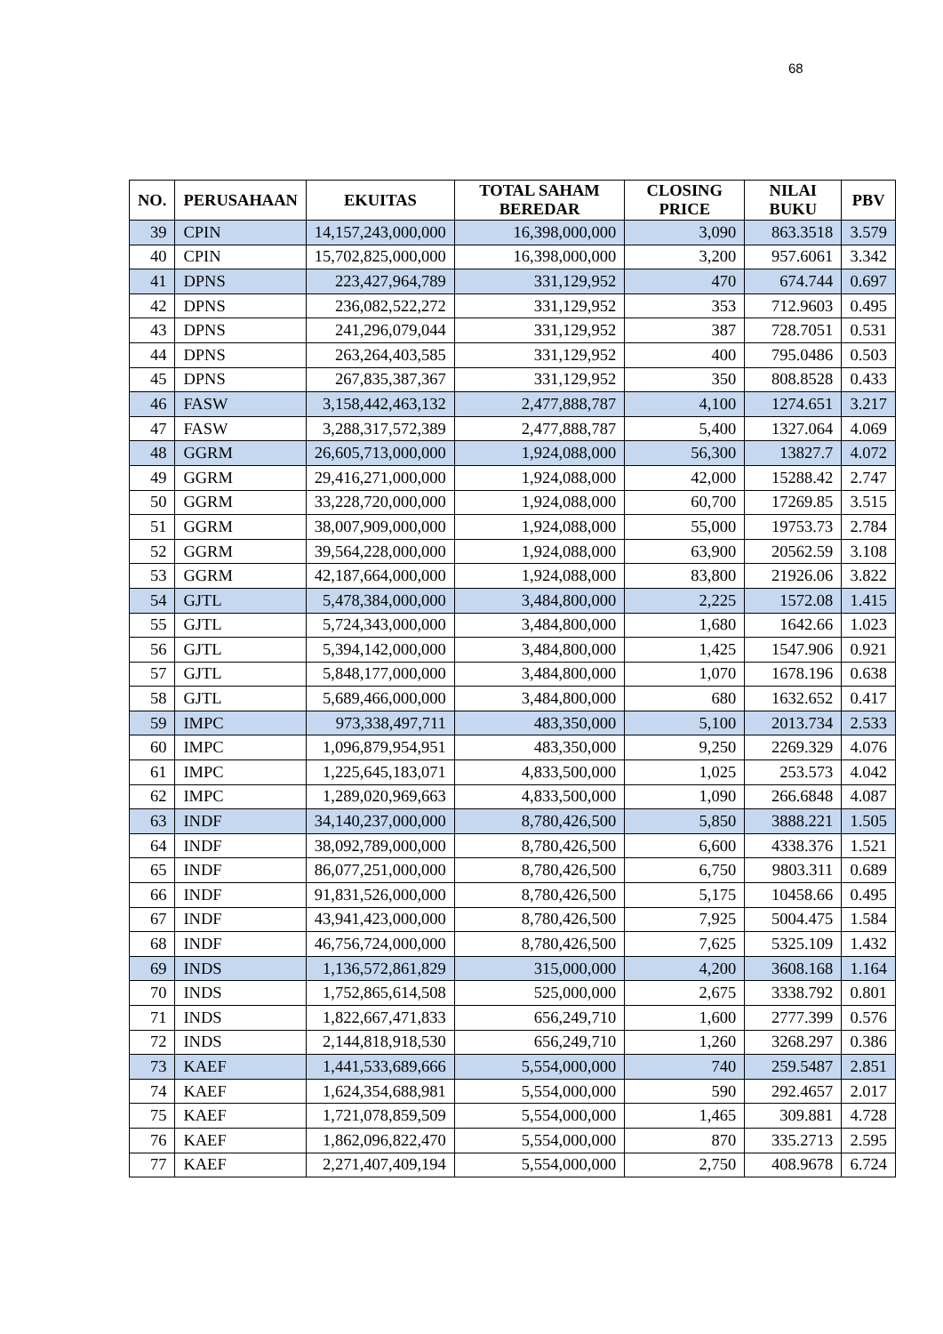68
| NO. | PERUSAHAAN | EKUITAS | TOTAL SAHAM BEREDAR | CLOSING PRICE | NILAI BUKU | PBV |
| --- | --- | --- | --- | --- | --- | --- |
| 39 | CPIN | 14,157,243,000,000 | 16,398,000,000 | 3,090 | 863.3518 | 3.579 |
| 40 | CPIN | 15,702,825,000,000 | 16,398,000,000 | 3,200 | 957.6061 | 3.342 |
| 41 | DPNS | 223,427,964,789 | 331,129,952 | 470 | 674.744 | 0.697 |
| 42 | DPNS | 236,082,522,272 | 331,129,952 | 353 | 712.9603 | 0.495 |
| 43 | DPNS | 241,296,079,044 | 331,129,952 | 387 | 728.7051 | 0.531 |
| 44 | DPNS | 263,264,403,585 | 331,129,952 | 400 | 795.0486 | 0.503 |
| 45 | DPNS | 267,835,387,367 | 331,129,952 | 350 | 808.8528 | 0.433 |
| 46 | FASW | 3,158,442,463,132 | 2,477,888,787 | 4,100 | 1274.651 | 3.217 |
| 47 | FASW | 3,288,317,572,389 | 2,477,888,787 | 5,400 | 1327.064 | 4.069 |
| 48 | GGRM | 26,605,713,000,000 | 1,924,088,000 | 56,300 | 13827.7 | 4.072 |
| 49 | GGRM | 29,416,271,000,000 | 1,924,088,000 | 42,000 | 15288.42 | 2.747 |
| 50 | GGRM | 33,228,720,000,000 | 1,924,088,000 | 60,700 | 17269.85 | 3.515 |
| 51 | GGRM | 38,007,909,000,000 | 1,924,088,000 | 55,000 | 19753.73 | 2.784 |
| 52 | GGRM | 39,564,228,000,000 | 1,924,088,000 | 63,900 | 20562.59 | 3.108 |
| 53 | GGRM | 42,187,664,000,000 | 1,924,088,000 | 83,800 | 21926.06 | 3.822 |
| 54 | GJTL | 5,478,384,000,000 | 3,484,800,000 | 2,225 | 1572.08 | 1.415 |
| 55 | GJTL | 5,724,343,000,000 | 3,484,800,000 | 1,680 | 1642.66 | 1.023 |
| 56 | GJTL | 5,394,142,000,000 | 3,484,800,000 | 1,425 | 1547.906 | 0.921 |
| 57 | GJTL | 5,848,177,000,000 | 3,484,800,000 | 1,070 | 1678.196 | 0.638 |
| 58 | GJTL | 5,689,466,000,000 | 3,484,800,000 | 680 | 1632.652 | 0.417 |
| 59 | IMPC | 973,338,497,711 | 483,350,000 | 5,100 | 2013.734 | 2.533 |
| 60 | IMPC | 1,096,879,954,951 | 483,350,000 | 9,250 | 2269.329 | 4.076 |
| 61 | IMPC | 1,225,645,183,071 | 4,833,500,000 | 1,025 | 253.573 | 4.042 |
| 62 | IMPC | 1,289,020,969,663 | 4,833,500,000 | 1,090 | 266.6848 | 4.087 |
| 63 | INDF | 34,140,237,000,000 | 8,780,426,500 | 5,850 | 3888.221 | 1.505 |
| 64 | INDF | 38,092,789,000,000 | 8,780,426,500 | 6,600 | 4338.376 | 1.521 |
| 65 | INDF | 86,077,251,000,000 | 8,780,426,500 | 6,750 | 9803.311 | 0.689 |
| 66 | INDF | 91,831,526,000,000 | 8,780,426,500 | 5,175 | 10458.66 | 0.495 |
| 67 | INDF | 43,941,423,000,000 | 8,780,426,500 | 7,925 | 5004.475 | 1.584 |
| 68 | INDF | 46,756,724,000,000 | 8,780,426,500 | 7,625 | 5325.109 | 1.432 |
| 69 | INDS | 1,136,572,861,829 | 315,000,000 | 4,200 | 3608.168 | 1.164 |
| 70 | INDS | 1,752,865,614,508 | 525,000,000 | 2,675 | 3338.792 | 0.801 |
| 71 | INDS | 1,822,667,471,833 | 656,249,710 | 1,600 | 2777.399 | 0.576 |
| 72 | INDS | 2,144,818,918,530 | 656,249,710 | 1,260 | 3268.297 | 0.386 |
| 73 | KAEF | 1,441,533,689,666 | 5,554,000,000 | 740 | 259.5487 | 2.851 |
| 74 | KAEF | 1,624,354,688,981 | 5,554,000,000 | 590 | 292.4657 | 2.017 |
| 75 | KAEF | 1,721,078,859,509 | 5,554,000,000 | 1,465 | 309.881 | 4.728 |
| 76 | KAEF | 1,862,096,822,470 | 5,554,000,000 | 870 | 335.2713 | 2.595 |
| 77 | KAEF | 2,271,407,409,194 | 5,554,000,000 | 2,750 | 408.9678 | 6.724 |